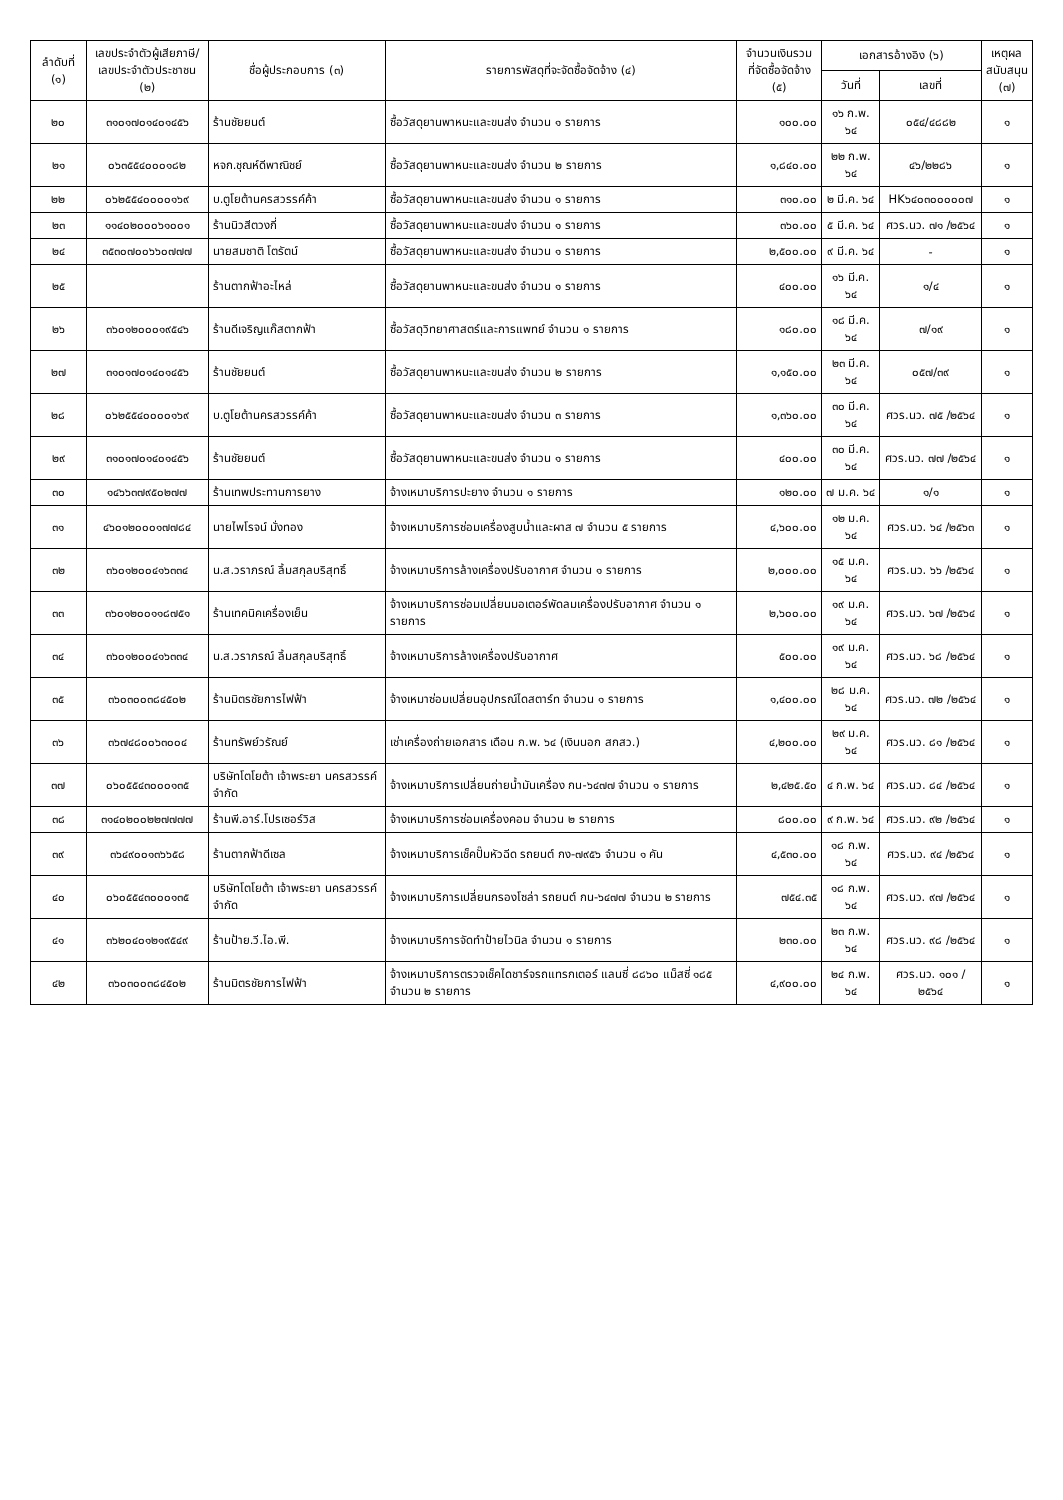| ลำดับที่ (๑) | เลขประจำตัวผู้เสียภาษี/ เลขประจำตัวประชาชน (๒) | ชื่อผู้ประกอบการ (๓) | รายการพัสดุที่จะจัดซื้อจัดจ้าง (๔) | จำนวนเงินรวม ที่จัดซื้อจัดจ้าง (๕) | เอกสารอ้างอิง (๖) | | เหตุผล สนับสนุน (๗) |
| --- | --- | --- | --- | --- | --- | --- | --- |
| | | | | | วันที่ | เลขที่ | |
| ๒๐ | ๓๑๐๑๗๐๑๔๐๑๔๕๖ | ร้านชัยยนต์ | ซื้อวัสดุยานพาหนะและขนส่ง จำนวน ๑ รายการ | ๑๐๐.๐๐ | ๑๖ ก.พ. ๖๔ | ๐๕๔/๔๘๘๒ | ๑ |
| ๒๑ | ๐๖๓๕๕๔๐๐๐๑๘๒ | หจก.ชุณห์ดีพาณิชย์ | ซื้อวัสดุยานพาหนะและขนส่ง จำนวน ๒ รายการ | ๑,๘๔๐.๐๐ | ๒๒ ก.พ. ๖๔ | ๔๖/๒๒๘๖ | ๑ |
| ๒๒ | ๐๖๒๕๕๔๐๐๐๐๑๖๙ | บ.ตูโยต้านครสวรรค์ค้า | ซื้อวัสดุยานพาหนะและขนส่ง จำนวน ๑ รายการ | ๓๑๐.๐๐ | ๒ มี.ค. ๖๔ | HK๖๔๐๓๐๐๐๐๐๗ | ๑ |
| ๒๓ | ๑๑๔๐๒๐๐๐๖๑๐๐๑ | ร้านนิวสีตวงกี่ | ซื้อวัสดุยานพาหนะและขนส่ง จำนวน ๑ รายการ | ๓๖๐.๐๐ | ๕ มี.ค. ๖๔ | ศวร.นว. ๗๑ /๒๕๖๔ | ๑ |
| ๒๔ | ๓๕๓๐๗๐๐๖๖๐๗๗๗ | นายสมชาติ โตรัตน์ | ซื้อวัสดุยานพาหนะและขนส่ง จำนวน ๑ รายการ | ๒,๕๐๐.๐๐ | ๙ มี.ค. ๖๔ | - | ๑ |
| ๒๕ | | ร้านตากฟ้าอะไหล่ | ซื้อวัสดุยานพาหนะและขนส่ง จำนวน ๑ รายการ | ๔๐๐.๐๐ | ๑๖ มี.ค. ๖๔ | ๑/๔ | ๑ |
| ๒๖ | ๓๖๐๑๒๐๐๐๑๙๕๔๖ | ร้านดีเจริญแก๊สตากฟ้า | ซื้อวัสดุวิทยาศาสตร์และการแพทย์ จำนวน ๑ รายการ | ๑๘๐.๐๐ | ๑๘ มี.ค. ๖๔ | ๗/๑๙ | ๑ |
| ๒๗ | ๓๑๐๑๗๐๑๔๐๑๔๕๖ | ร้านชัยยนต์ | ซื้อวัสดุยานพาหนะและขนส่ง จำนวน ๒ รายการ | ๑,๑๕๐.๐๐ | ๒๓ มี.ค. ๖๔ | ๐๕๗/๓๙ | ๑ |
| ๒๘ | ๐๖๒๕๕๔๐๐๐๐๑๖๙ | บ.ตูโยต้านครสวรรค์ค้า | ซื้อวัสดุยานพาหนะและขนส่ง จำนวน ๓ รายการ | ๑,๓๖๐.๐๐ | ๓๐ มี.ค. ๖๔ | ศวร.นว. ๗๕ /๒๕๖๔ | ๑ |
| ๒๙ | ๓๑๐๑๗๐๑๔๐๑๔๕๖ | ร้านชัยยนต์ | ซื้อวัสดุยานพาหนะและขนส่ง จำนวน ๑ รายการ | ๔๐๐.๐๐ | ๓๐ มี.ค. ๖๔ | ศวร.นว. ๗๗ /๒๕๖๔ | ๑ |
| ๓๐ | ๑๔๖๖๓๗๙๕๐๒๗๗ | ร้านเทพประทานการยาง | จ้างเหมาบริการปะยาง จำนวน ๑ รายการ | ๑๒๐.๐๐ | ๗ ม.ค. ๖๔ | ๑/๑ | ๑ |
| ๓๑ | ๔๖๐๑๒๐๐๐๑๗๗๘๔ | นายไพโรจน์ มั่งทอง | จ้างเหมาบริการซ่อมเครื่องสูบน้ำและผาส ๗ จำนวน ๕ รายการ | ๔,๖๐๐.๐๐ | ๑๒ ม.ค. ๖๔ | ศวร.นว. ๖๔ /๒๕๖๓ | ๑ |
| ๓๒ | ๓๖๐๑๒๐๐๔๑๖๓๓๔ | น.ส.วราภรณ์ ลิ้มสกุลบริสุทธิ์ | จ้างเหมาบริการล้างเครื่องปรับอากาศ จำนวน ๑ รายการ | ๒,๐๐๐.๐๐ | ๑๕ ม.ค. ๖๔ | ศวร.นว. ๖๖ /๒๕๖๔ | ๑ |
| ๓๓ | ๓๖๐๑๒๐๐๑๑๘๗๕๑ | ร้านเทคนิคเครื่องเย็น | จ้างเหมาบริการซ่อมเปลี่ยนมอเตอร์พัดลมเครื่องปรับอากาศ จำนวน ๑ รายการ | ๒,๖๐๐.๐๐ | ๑๙ ม.ค. ๖๔ | ศวร.นว. ๖๗ /๒๕๖๔ | ๑ |
| ๓๔ | ๓๖๐๑๒๐๐๔๑๖๓๓๔ | น.ส.วราภรณ์ ลิ้มสกุลบริสุทธิ์ | จ้างเหมาบริการล้างเครื่องปรับอากาศ | ๕๐๐.๐๐ | ๑๙ ม.ค. ๖๔ | ศวร.นว. ๖๘ /๒๕๖๔ | ๑ |
| ๓๕ | ๓๖๐๓๐๐๓๘๔๕๐๒ | ร้านมิตรชัยการไฟฟ้า | จ้างเหมาซ่อมเปลี่ยนอุปกรณ์ไดสตาร์ท จำนวน ๑ รายการ | ๑,๔๐๐.๐๐ | ๒๘ ม.ค. ๖๔ | ศวร.นว. ๗๒ /๒๕๖๔ | ๑ |
| ๓๖ | ๓๖๗๔๘๐๐๖๓๐๐๔ | ร้านทรัพย์วรัณย์ | เช่าเครื่องถ่ายเอกสาร เดือน ก.พ. ๖๔ (เงินนอก สกสว.) | ๔,๒๐๐.๐๐ | ๒๙ ม.ค. ๖๔ | ศวร.นว. ๘๑ /๒๕๖๔ | ๑ |
| ๓๗ | ๐๖๐๕๕๔๓๐๐๐๑๓๕ | บริษัทโตโยต้า เจ้าพระยา นครสวรรค์ จำกัด | จ้างเหมาบริการเปลี่ยนถ่ายน้ำมันเครื่อง กน-๖๔๗๗ จำนวน ๑ รายการ | ๒,๔๒๕.๕๐ | ๔ ก.พ. ๖๔ | ศวร.นว. ๘๔ /๒๕๖๔ | ๑ |
| ๓๘ | ๓๑๔๐๒๐๐๒๒๗๗๗๗ | ร้านพี.อาร์.โปรเซอร์วิส | จ้างเหมาบริการซ่อมเครื่องคอม จำนวน ๒ รายการ | ๘๐๐.๐๐ | ๙ ก.พ. ๖๔ | ศวร.นว. ๙๒ /๒๕๖๔ | ๑ |
| ๓๙ | ๓๖๔๙๐๐๑๓๖๖๕๘ | ร้านตากฟ้าดีเซล | จ้างเหมาบริการเช็คปั๊มหัวฉีด รถยนต์ กง-๗๙๕๖ จำนวน ๑ คัน | ๔,๕๓๐.๐๐ | ๑๘ ก.พ. ๖๔ | ศวร.นว. ๙๔ /๒๕๖๔ | ๑ |
| ๔๐ | ๐๖๐๕๕๔๓๐๐๐๑๓๕ | บริษัทโตโยต้า เจ้าพระยา นครสวรรค์ จำกัด | จ้างเหมาบริการเปลี่ยนกรองโซล่า รถยนต์ กน-๖๔๗๗ จำนวน ๒ รายการ | ๗๕๔.๓๕ | ๑๘ ก.พ. ๖๔ | ศวร.นว. ๙๗ /๒๕๖๔ | ๑ |
| ๔๑ | ๓๖๒๐๔๐๑๒๑๙๕๔๙ | ร้านป้าย.วี.ไอ.พี. | จ้างเหมาบริการจัดทำป้ายไวนิล จำนวน ๑ รายการ | ๒๓๐.๐๐ | ๒๓ ก.พ. ๖๔ | ศวร.นว. ๙๘ /๒๕๖๔ | ๑ |
| ๔๒ | ๓๖๐๓๐๐๓๘๔๕๐๒ | ร้านมิตรชัยการไฟฟ้า | จ้างเหมาบริการตรวจเช็คไดชาร์จรถแทรกเตอร์ แลนซี่ ๘๘๖๐ แม็สซี่ ๑๘๕ จำนวน ๒ รายการ | ๔,๙๐๐.๐๐ | ๒๔ ก.พ. ๖๔ | ศวร.นว. ๑๐๑ /๒๕๖๔ | ๑ |